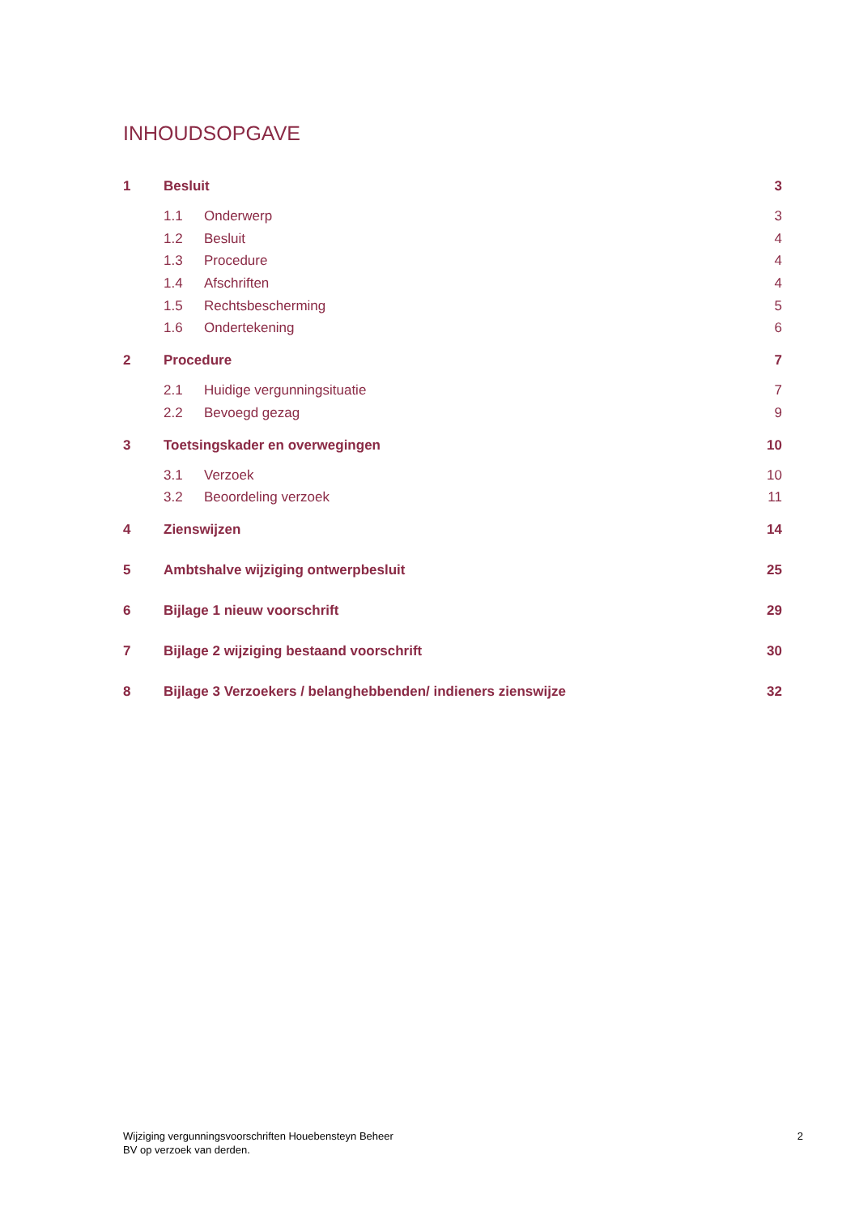INHOUDSOPGAVE
1 Besluit 3
1.1 Onderwerp 3
1.2 Besluit 4
1.3 Procedure 4
1.4 Afschriften 4
1.5 Rechtsbescherming 5
1.6 Ondertekening 6
2 Procedure 7
2.1 Huidige vergunningsituatie 7
2.2 Bevoegd gezag 9
3 Toetsingskader en overwegingen 10
3.1 Verzoek 10
3.2 Beoordeling verzoek 11
4 Zienswijzen 14
5 Ambtshalve wijziging ontwerpbesluit 25
6 Bijlage 1 nieuw voorschrift 29
7 Bijlage 2 wijziging bestaand voorschrift 30
8 Bijlage 3 Verzoekers / belanghebbenden/ indieners zienswijze 32
Wijziging vergunningsvoorschriften Houebensteyn Beheer
BV op verzoek van derden.
2